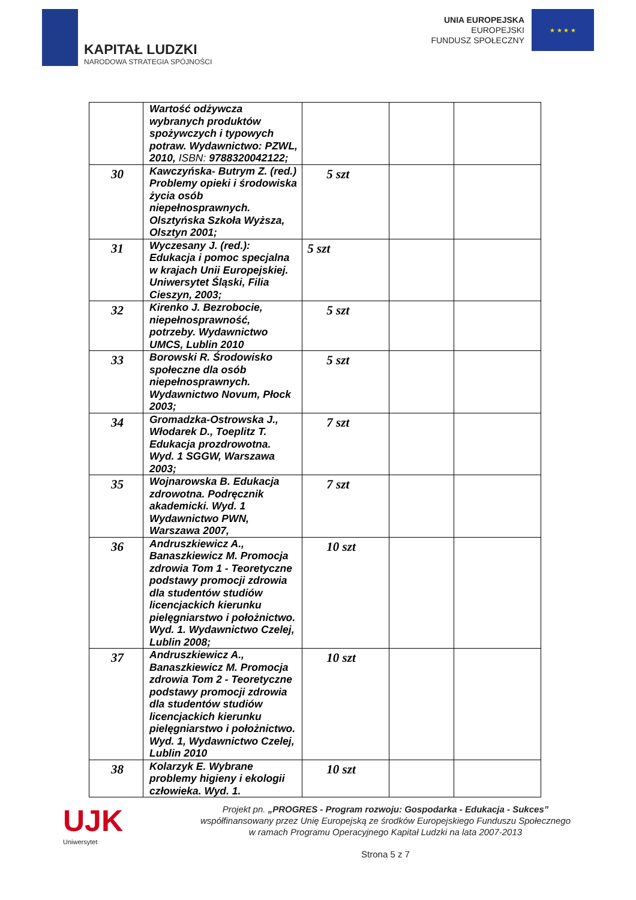KAPITAŁ LUDZKI
NARODOWA STRATEGIA SPÓJNOŚCI
UNIA EUROPEJSKA
EUROPEJSKI
FUNDUSZ SPOŁECZNY
★ ★ ★ ★
| | Wartość odżywcza wybranych produktów spożywczych i typowych potraw. Wydawnictwo: PZWL, 2010, ISBN: 9788320042122; | | | |
| 30 | Kawczyńska- Butrym Z. (red.) Problemy opieki i środowiska życia osób niepełnosprawnych. Olsztyńska Szkoła Wyższa, Olsztyn 2001; | 5 szt | | |
| 31 | Wyczesany J. (red.): Edukacja i pomoc specjalna w krajach Unii Europejskiej. Uniwersytet Śląski, Filia Cieszyn, 2003; | 5 szt | | |
| 32 | Kirenko J. Bezrobocie, niepełnosprawność, potrzeby. Wydawnictwo UMCS, Lublin 2010 | 5 szt | | |
| 33 | Borowski R. Środowisko społeczne dla osób niepełnosprawnych. Wydawnictwo Novum, Płock 2003; | 5 szt | | |
| 34 | Gromadzka-Ostrowska J., Włodarek D., Toeplitz T. Edukacja prozdrowotna. Wyd. 1 SGGW, Warszawa 2003; | 7 szt | | |
| 35 | Wojnarowska B. Edukacja zdrowotna. Podręcznik akademicki. Wyd. 1 Wydawnictwo PWN, Warszawa 2007, | 7 szt | | |
| 36 | Andruszkiewicz A., Banaszkiewicz M. Promocja zdrowia Tom 1 - Teoretyczne podstawy promocji zdrowia dla studentów studiów licencjackich kierunku pielęgniarstwo i położnictwo. Wyd. 1. Wydawnictwo Czelej, Lublin 2008; | 10 szt | | |
| 37 | Andruszkiewicz A., Banaszkiewicz M. Promocja zdrowia Tom 2 - Teoretyczne podstawy promocji zdrowia dla studentów studiów licencjackich kierunku pielęgniarstwo i położnictwo. Wyd. 1, Wydawnictwo Czelej, Lublin 2010 | 10 szt | | |
| 38 | Kolarzyk E. Wybrane problemy higieny i ekologii człowieka. Wyd. 1. | 10 szt | | |
UJK
Uniwersytet
Projekt pn. „PROGRES - Program rozwoju: Gospodarka - Edukacja - Sukces”
współfinansowany przez Unię Europejską ze środków Europejskiego Funduszu Społecznego
w ramach Programu Operacyjnego Kapitał Ludzki na lata 2007-2013
Strona 5 z 7